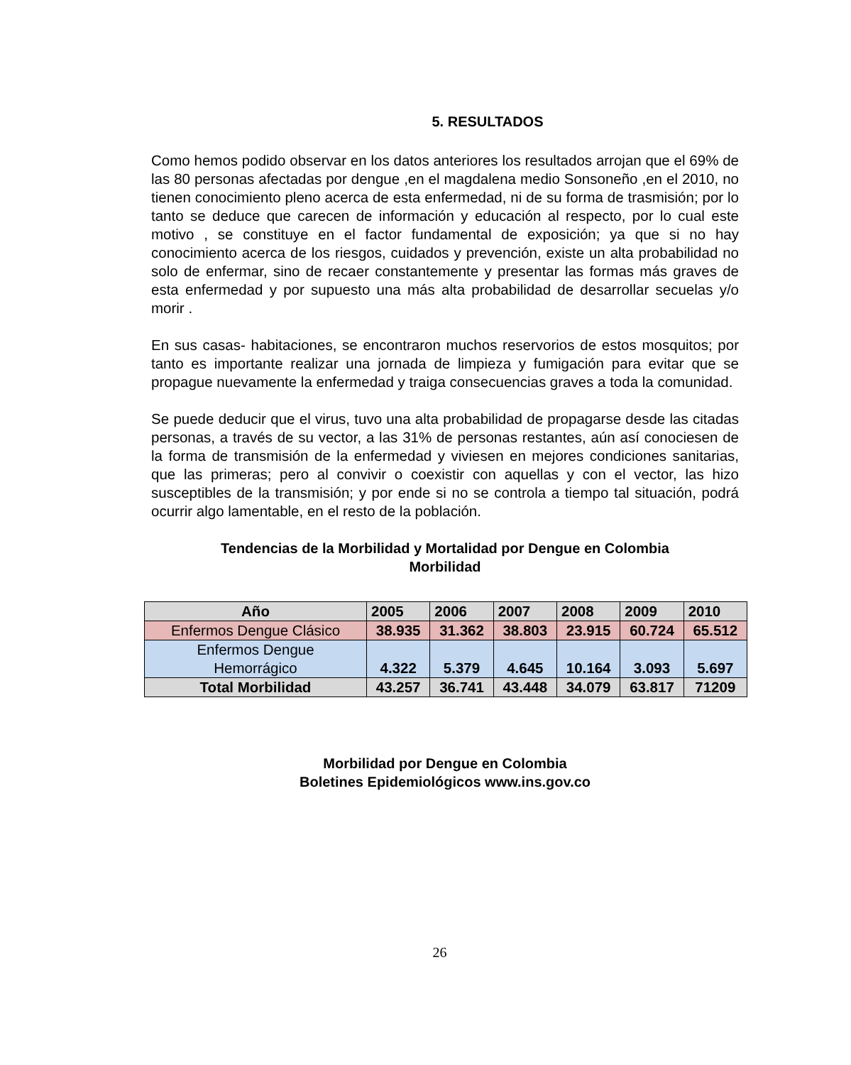5. RESULTADOS
Como hemos podido observar en los datos anteriores los resultados arrojan que el 69% de las 80 personas afectadas por dengue ,en el magdalena medio Sonsoneño ,en el 2010, no tienen conocimiento pleno acerca de esta enfermedad, ni de su forma de trasmisión; por lo tanto se deduce que carecen de información y educación al respecto, por lo cual este motivo , se constituye en el factor fundamental de exposición; ya que si no hay conocimiento acerca de los riesgos, cuidados y prevención, existe un alta probabilidad no solo de enfermar, sino de recaer constantemente y presentar las formas más graves de esta enfermedad y por supuesto una más alta probabilidad de desarrollar secuelas y/o morir .
En sus casas- habitaciones, se encontraron muchos reservorios de estos mosquitos; por tanto es importante realizar una jornada de limpieza y fumigación para evitar que se propague nuevamente la enfermedad y traiga consecuencias graves a toda la comunidad.
Se puede deducir que el virus, tuvo una alta probabilidad de propagarse desde las citadas personas, a través de su vector, a las 31% de personas restantes, aún así conociesen de la forma de transmisión de la enfermedad y viviesen en mejores condiciones sanitarias, que las primeras; pero al convivir o coexistir con aquellas y con el vector, las hizo susceptibles de la transmisión; y por ende si no se controla a tiempo tal situación, podrá ocurrir algo lamentable, en el resto de la población.
Tendencias de la Morbilidad y Mortalidad por Dengue en Colombia
Morbilidad
| Año | 2005 | 2006 | 2007 | 2008 | 2009 | 2010 |
| --- | --- | --- | --- | --- | --- | --- |
| Enfermos Dengue Clásico | 38.935 | 31.362 | 38.803 | 23.915 | 60.724 | 65.512 |
| Enfermos Dengue Hemorrágico | 4.322 | 5.379 | 4.645 | 10.164 | 3.093 | 5.697 |
| Total Morbilidad | 43.257 | 36.741 | 43.448 | 34.079 | 63.817 | 71209 |
Morbilidad por Dengue en Colombia
Boletines Epidemiológicos www.ins.gov.co
26